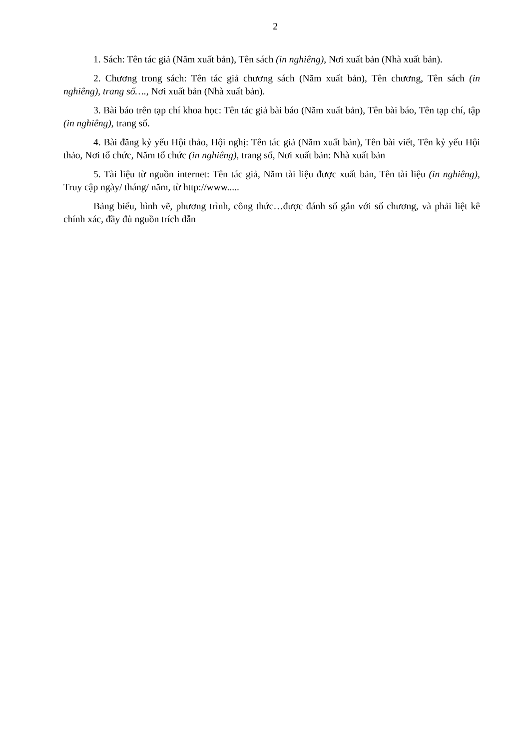2
1. Sách: Tên tác giả (Năm xuất bản), Tên sách (in nghiêng), Nơi xuất bản (Nhà xuất bản).
2. Chương trong sách: Tên tác giả chương sách (Năm xuất bản), Tên chương, Tên sách (in nghiêng), trang số…., Nơi xuất bản (Nhà xuất bản).
3. Bài báo trên tạp chí khoa học: Tên tác giả bài báo (Năm xuất bản), Tên bài báo, Tên tạp chí, tập (in nghiêng), trang số.
4. Bài đăng kỷ yếu Hội thảo, Hội nghị: Tên tác giả (Năm xuất bản), Tên bài viết, Tên kỷ yếu Hội thảo, Nơi tổ chức, Năm tổ chức (in nghiêng), trang số, Nơi xuất bản: Nhà xuất bản
5. Tài liệu từ nguồn internet: Tên tác giả, Năm tài liệu được xuất bản, Tên tài liệu (in nghiêng), Truy cập ngày/ tháng/ năm, từ http://www.....
Bảng biểu, hình vẽ, phương trình, công thức…được đánh số gắn với số chương, và phải liệt kê chính xác, đầy đủ nguồn trích dẫn